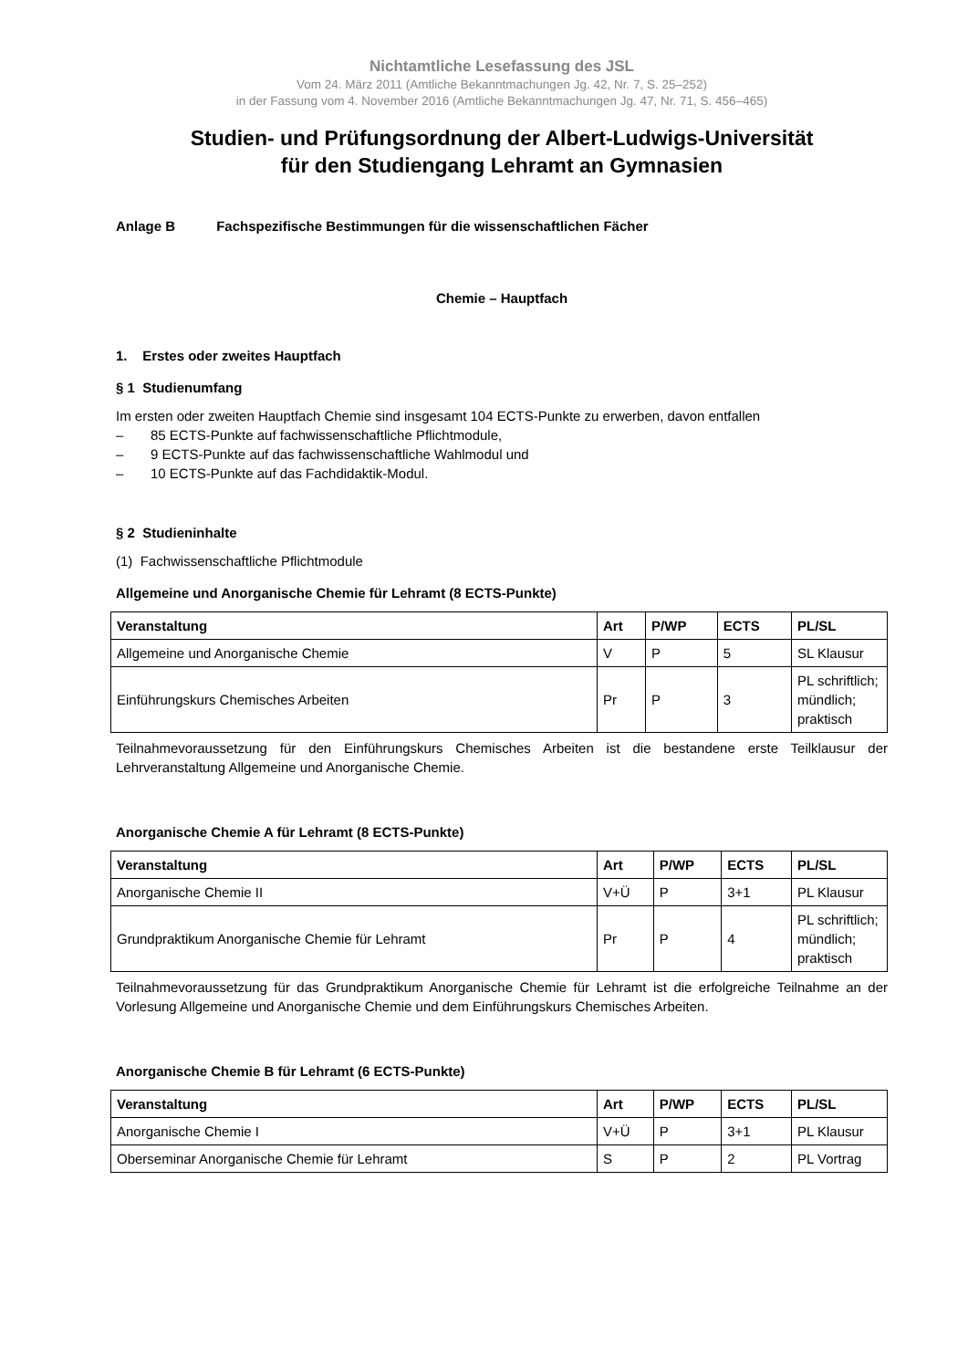Nichtamtliche Lesefassung des JSL
Vom 24. März 2011 (Amtliche Bekanntmachungen Jg. 42, Nr. 7, S. 25–252)
in der Fassung vom 4. November 2016 (Amtliche Bekanntmachungen Jg. 47, Nr. 71, S. 456–465)
Studien- und Prüfungsordnung der Albert-Ludwigs-Universität
für den Studiengang Lehramt an Gymnasien
Anlage B Fachspezifische Bestimmungen für die wissenschaftlichen Fächer
Chemie – Hauptfach
1. Erstes oder zweites Hauptfach
§ 1 Studienumfang
Im ersten oder zweiten Hauptfach Chemie sind insgesamt 104 ECTS-Punkte zu erwerben, davon entfallen
– 85 ECTS-Punkte auf fachwissenschaftliche Pflichtmodule,
– 9 ECTS-Punkte auf das fachwissenschaftliche Wahlmodul und
– 10 ECTS-Punkte auf das Fachdidaktik-Modul.
§ 2 Studieninhalte
(1) Fachwissenschaftliche Pflichtmodule
Allgemeine und Anorganische Chemie für Lehramt (8 ECTS-Punkte)
| Veranstaltung | Art | P/WP | ECTS | PL/SL |
| --- | --- | --- | --- | --- |
| Allgemeine und Anorganische Chemie | V | P | 5 | SL Klausur |
| Einführungskurs Chemisches Arbeiten | Pr | P | 3 | PL schriftlich; mündlich; praktisch |
Teilnahmevoraussetzung für den Einführungskurs Chemisches Arbeiten ist die bestandene erste Teilklausur der Lehrveranstaltung Allgemeine und Anorganische Chemie.
Anorganische Chemie A für Lehramt (8 ECTS-Punkte)
| Veranstaltung | Art | P/WP | ECTS | PL/SL |
| --- | --- | --- | --- | --- |
| Anorganische Chemie II | V+Ü | P | 3+1 | PL Klausur |
| Grundpraktikum Anorganische Chemie für Lehramt | Pr | P | 4 | PL schriftlich; mündlich; praktisch |
Teilnahmevoraussetzung für das Grundpraktikum Anorganische Chemie für Lehramt ist die erfolgreiche Teilnahme an der Vorlesung Allgemeine und Anorganische Chemie und dem Einführungskurs Chemisches Arbeiten.
Anorganische Chemie B für Lehramt (6 ECTS-Punkte)
| Veranstaltung | Art | P/WP | ECTS | PL/SL |
| --- | --- | --- | --- | --- |
| Anorganische Chemie I | V+Ü | P | 3+1 | PL Klausur |
| Oberseminar Anorganische Chemie für Lehramt | S | P | 2 | PL Vortrag |